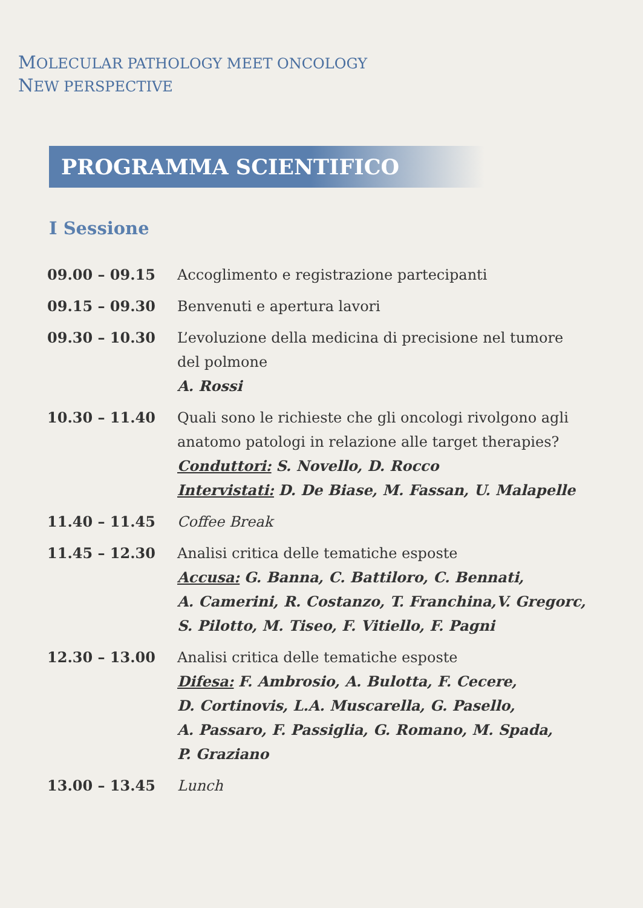MOLECULAR PATHOLOGY MEET ONCOLOGY
NEW PERSPECTIVE
PROGRAMMA SCIENTIFICO
I Sessione
| 09.00 – 09.15 | Accoglimento e registrazione partecipanti |
| 09.15 – 09.30 | Benvenuti e apertura lavori |
| 09.30 – 10.30 | L’evoluzione della medicina di precisione nel tumore del polmone A. Rossi |
| 10.30 – 11.40 | Quali sono le richieste che gli oncologi rivolgono agli anatomo patologi in relazione alle target therapies? Conduttori: S. Novello, D. Rocco Intervistati: D. De Biase, M. Fassan, U. Malapelle |
| 11.40 – 11.45 | Coffee Break |
| 11.45 – 12.30 | Analisi critica delle tematiche esposte Accusa: G. Banna, C. Battiloro, C. Bennati, A. Camerini, R. Costanzo, T. Franchina,V. Gregorc, S. Pilotto, M. Tiseo, F. Vitiello, F. Pagni |
| 12.30 – 13.00 | Analisi critica delle tematiche esposte Difesa: F. Ambrosio, A. Bulotta, F. Cecere, D. Cortinovis, L.A. Muscarella, G. Pasello, A. Passaro, F. Passiglia, G. Romano, M. Spada, P. Graziano |
| 13.00 – 13.45 | Lunch |